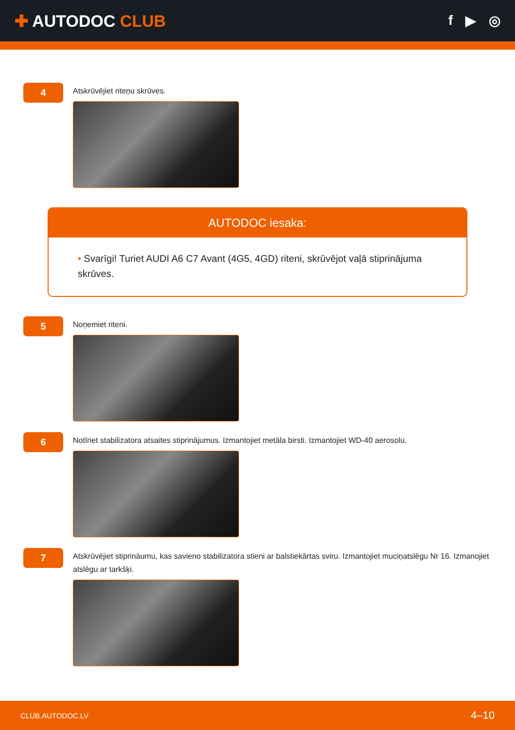✚ AUTODOC CLUB
f ▶ ◎
4
Atskrūvējiet riteņu skrūves.
AUTODOC iesaka:
• Svarīgi! Turiet AUDI A6 C7 Avant (4G5, 4GD) riteni, skrūvējot vaļā stiprinājuma skrūves.
5
Noņemiet riteni.
6
Notīriet stabilizatora atsaites stiprinājumus. Izmantojiet metāla birsti. Izmantojiet WD-40 aerosolu.
7
Atskrūvējiet stiprināumu, kas savieno stabilizatora stieni ar balstiekārtas sviru. Izmantojiet muciņatslēgu Nr 16. Izmanojiet atslēgu ar tarkšķi.
CLUB.AUTODOC.LV 4–10